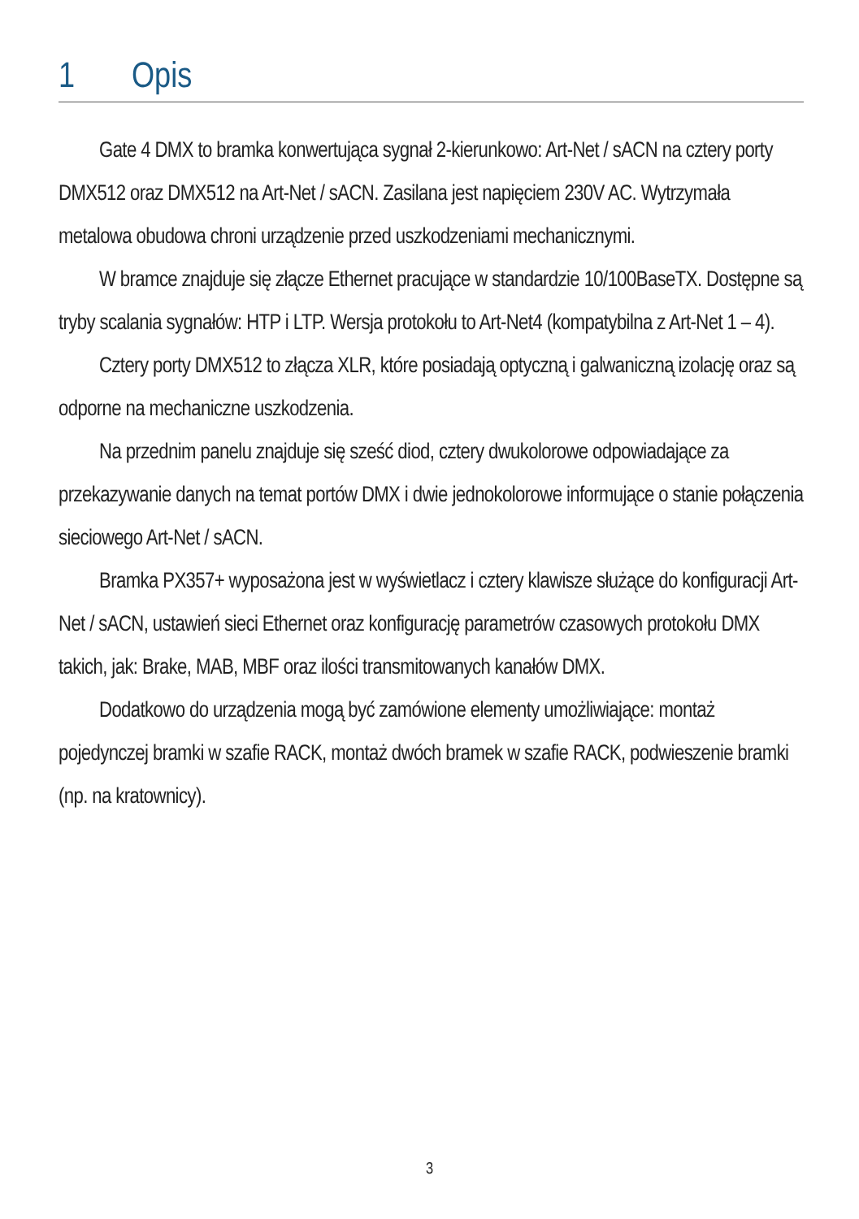1 Opis
Gate 4 DMX to bramka konwertująca sygnał 2-kierunkowo: Art-Net / sACN na cztery porty DMX512 oraz DMX512 na Art-Net / sACN. Zasilana jest napięciem 230V AC. Wytrzymała metalowa obudowa chroni urządzenie przed uszkodzeniami mechanicznymi.
W bramce znajduje się złącze Ethernet pracujące w standardzie 10/100BaseTX. Dostępne są tryby scalania sygnałów: HTP i LTP. Wersja protokołu to Art-Net4 (kompatybilna z Art-Net 1 – 4).
Cztery porty DMX512 to złącza XLR, które posiadają optyczną i galwaniczną izolację oraz są odporne na mechaniczne uszkodzenia.
Na przednim panelu znajduje się sześć diod, cztery dwukolorowe odpowiadające za przekazywanie danych na temat portów DMX i dwie jednokolorowe informujące o stanie połączenia sieciowego Art-Net / sACN.
Bramka PX357+ wyposażona jest w wyświetlacz i cztery klawisze służące do konfiguracji Art-Net / sACN, ustawień sieci Ethernet oraz konfigurację parametrów czasowych protokołu DMX takich, jak: Brake, MAB, MBF oraz ilości transmitowanych kanałów DMX.
Dodatkowo do urządzenia mogą być zamówione elementy umożliwiające: montaż pojedynczej bramki w szafie RACK, montaż dwóch bramek w szafie RACK, podwieszenie bramki (np. na kratownicy).
3